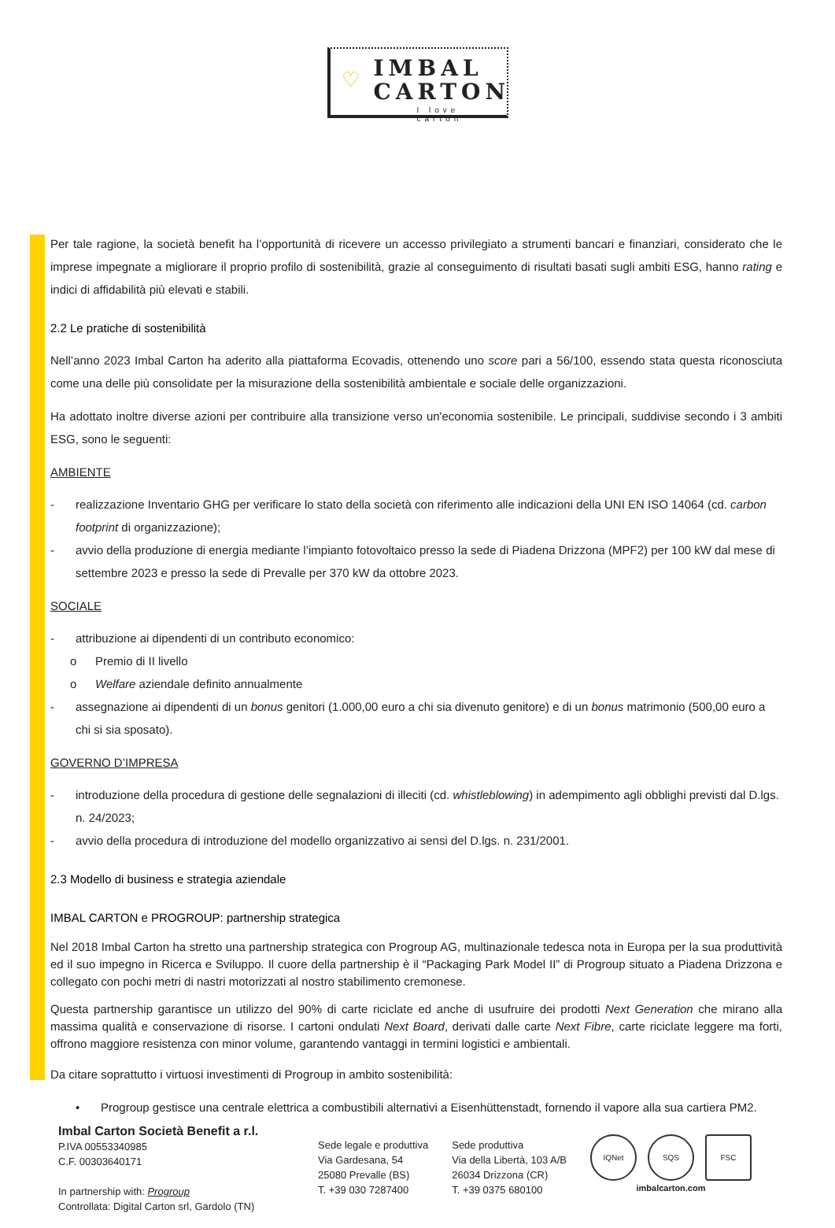♡
IMBAL
CARTON
I love carton
Per tale ragione, la società benefit ha l’opportunità di ricevere un accesso privilegiato a strumenti bancari e finanziari, considerato che le imprese impegnate a migliorare il proprio profilo di sostenibilità, grazie al conseguimento di risultati basati sugli ambiti ESG, hanno rating e indici di affidabilità più elevati e stabili.
2.2 Le pratiche di sostenibilità
Nell’anno 2023 Imbal Carton ha aderito alla piattaforma Ecovadis, ottenendo uno score pari a 56/100, essendo stata questa riconosciuta come una delle più consolidate per la misurazione della sostenibilità ambientale e sociale delle organizzazioni.
Ha adottato inoltre diverse azioni per contribuire alla transizione verso un'economia sostenibile. Le principali, suddivise secondo i 3 ambiti ESG, sono le seguenti:
AMBIENTE
- realizzazione Inventario GHG per verificare lo stato della società con riferimento alle indicazioni della UNI EN ISO 14064 (cd. carbon footprint di organizzazione);
- avvio della produzione di energia mediante l’impianto fotovoltaico presso la sede di Piadena Drizzona (MPF2) per 100 kW dal mese di settembre 2023 e presso la sede di Prevalle per 370 kW da ottobre 2023.
SOCIALE
- attribuzione ai dipendenti di un contributo economico:
o Premio di II livello
o Welfare aziendale definito annualmente
- assegnazione ai dipendenti di un bonus genitori (1.000,00 euro a chi sia divenuto genitore) e di un bonus matrimonio (500,00 euro a chi si sia sposato).
GOVERNO D’IMPRESA
- introduzione della procedura di gestione delle segnalazioni di illeciti (cd. whistleblowing) in adempimento agli obblighi previsti dal D.lgs. n. 24/2023;
- avvio della procedura di introduzione del modello organizzativo ai sensi del D.lgs. n. 231/2001.
2.3 Modello di business e strategia aziendale
IMBAL CARTON e PROGROUP: partnership strategica
Nel 2018 Imbal Carton ha stretto una partnership strategica con Progroup AG, multinazionale tedesca nota in Europa per la sua produttività ed il suo impegno in Ricerca e Sviluppo. Il cuore della partnership è il “Packaging Park Model II” di Progroup situato a Piadena Drizzona e collegato con pochi metri di nastri motorizzati al nostro stabilimento cremonese.
Questa partnership garantisce un utilizzo del 90% di carte riciclate ed anche di usufruire dei prodotti Next Generation che mirano alla massima qualità e conservazione di risorse. I cartoni ondulati Next Board, derivati dalle carte Next Fibre, carte riciclate leggere ma forti, offrono maggiore resistenza con minor volume, garantendo vantaggi in termini logistici e ambientali.
Da citare soprattutto i virtuosi investimenti di Progroup in ambito sostenibilità:
• Progroup gestisce una centrale elettrica a combustibili alternativi a Eisenhüttenstadt, fornendo il vapore alla sua cartiera PM2.
Imbal Carton Società Benefit a r.l.
P.IVA 00553340985
C.F. 00303640171
In partnership with: Progroup
Controllata: Digital Carton srl, Gardolo (TN)
Sede legale e produttiva
Via Gardesana, 54
25080 Prevalle (BS)
T. +39 030 7287400
Sede produttiva
Via della Libertà, 103 A/B
26034 Drizzona (CR)
T. +39 0375 680100
IQNet SQS FSC
imbalcarton.com